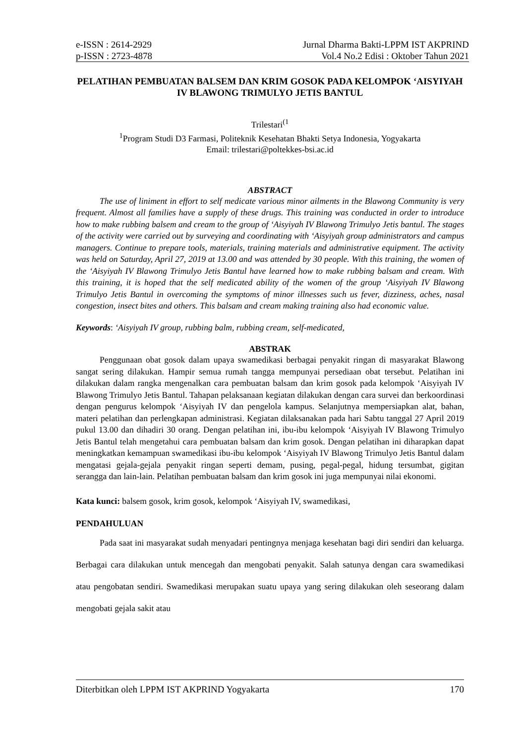e-ISSN : 2614-2929
p-ISSN : 2723-4878
Jurnal Dharma Bakti-LPPM IST AKPRIND
Vol.4 No.2 Edisi : Oktober Tahun 2021
PELATIHAN PEMBUATAN BALSEM DAN KRIM GOSOK PADA KELOMPOK ‘AISYIYAH IV BLAWONG TRIMULYO JETIS BANTUL
Trilestari<sup>(1</sup>
<sup>1</sup> Program Studi D3 Farmasi, Politeknik Kesehatan Bhakti Setya Indonesia, Yogyakarta
Email: trilestari@poltekkes-bsi.ac.id
ABSTRACT
The use of liniment in effort to self medicate various minor ailments in the Blawong Community is very frequent. Almost all families have a supply of these drugs. This training was conducted in order to introduce how to make rubbing balsem and cream to the group of ‘Aisyiyah IV Blawong Trimulyo Jetis bantul. The stages of the activity were carried out by surveying and coordinating with ‘Aisyiyah group administrators and campus managers. Continue to prepare tools, materials, training materials and administrative equipment. The activity was held on Saturday, April 27, 2019 at 13.00 and was attended by 30 people. With this training, the women of the ‘Aisyiyah IV Blawong Trimulyo Jetis Bantul have learned how to make rubbing balsam and cream. With this training, it is hoped that the self medicated ability of the women of the group ‘Aisyiyah IV Blawong Trimulyo Jetis Bantul in overcoming the symptoms of minor illnesses such us fever, dizziness, aches, nasal congestion, insect bites and others. This balsam and cream making training also had economic value.
Keywords: ‘Aisyiyah IV group, rubbing balm, rubbing cream, self-medicated,
ABSTRAK
Penggunaan obat gosok dalam upaya swamedikasi berbagai penyakit ringan di masyarakat Blawong sangat sering dilakukan. Hampir semua rumah tangga mempunyai persediaan obat tersebut. Pelatihan ini dilakukan dalam rangka mengenalkan cara pembuatan balsam dan krim gosok pada kelompok ‘Aisyiyah IV Blawong Trimulyo Jetis Bantul. Tahapan pelaksanaan kegiatan dilakukan dengan cara survei dan berkoordinasi dengan pengurus kelompok ‘Aisyiyah IV dan pengelola kampus. Selanjutnya mempersiapkan alat, bahan, materi pelatihan dan perlengkapan administrasi. Kegiatan dilaksanakan pada hari Sabtu tanggal 27 April 2019 pukul 13.00 dan dihadiri 30 orang. Dengan pelatihan ini, ibu-ibu kelompok ‘Aisyiyah IV Blawong Trimulyo Jetis Bantul telah mengetahui cara pembuatan balsam dan krim gosok. Dengan pelatihan ini diharapkan dapat meningkatkan kemampuan swamedikasi ibu-ibu kelompok ‘Aisyiyah IV Blawong Trimulyo Jetis Bantul dalam mengatasi gejala-gejala penyakit ringan seperti demam, pusing, pegal-pegal, hidung tersumbat, gigitan serangga dan lain-lain. Pelatihan pembuatan balsam dan krim gosok ini juga mempunyai nilai ekonomi.
Kata kunci: balsem gosok, krim gosok, kelompok ‘Aisyiyah IV, swamedikasi,
PENDAHULUAN
Pada saat ini masyarakat sudah menyadari pentingnya menjaga kesehatan bagi diri sendiri dan keluarga. Berbagai cara dilakukan untuk mencegah dan mengobati penyakit. Salah satunya dengan cara swamedikasi atau pengobatan sendiri. Swamedikasi merupakan suatu upaya yang sering dilakukan oleh seseorang dalam mengobati gejala sakit atau
Diterbitkan oleh LPPM IST AKPRIND Yogyakarta 170